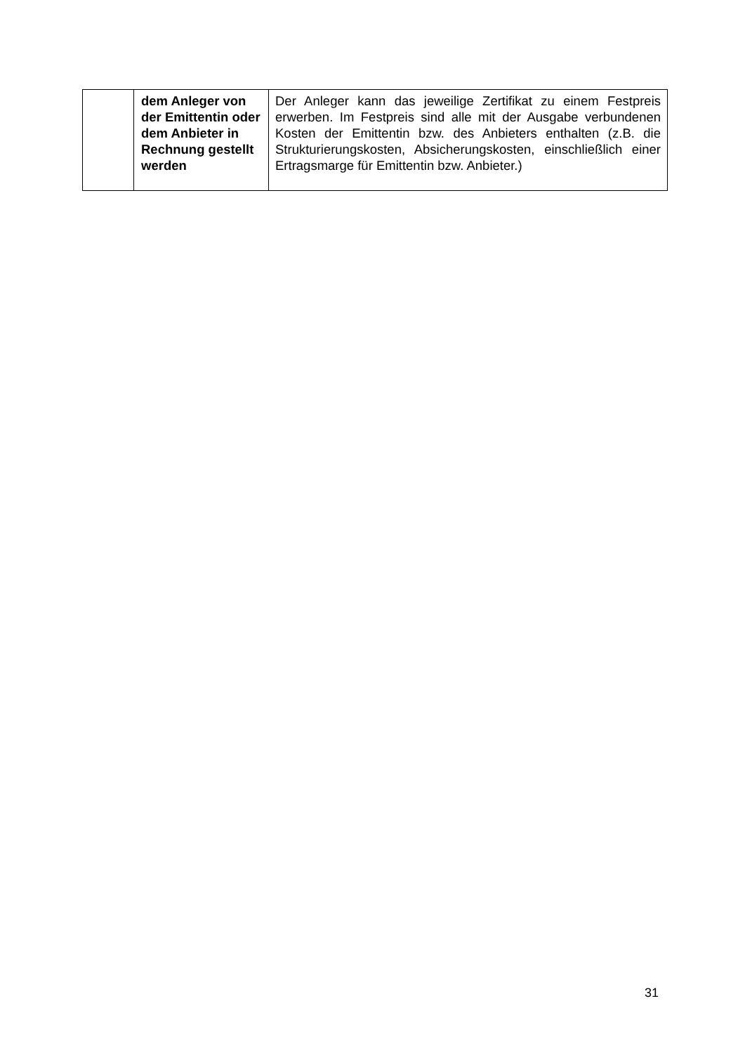| | dem Anleger von der Emittentin oder dem Anbieter in Rechnung gestellt werden | Der Anleger kann das jeweilige Zertifikat zu einem Festpreis erwerben. Im Festpreis sind alle mit der Ausgabe verbundenen Kosten der Emittentin bzw. des Anbieters enthalten (z.B. die Strukturierungskosten, Absicherungskosten, einschließlich einer Ertragsmarge für Emittentin bzw. Anbieter.) |
31